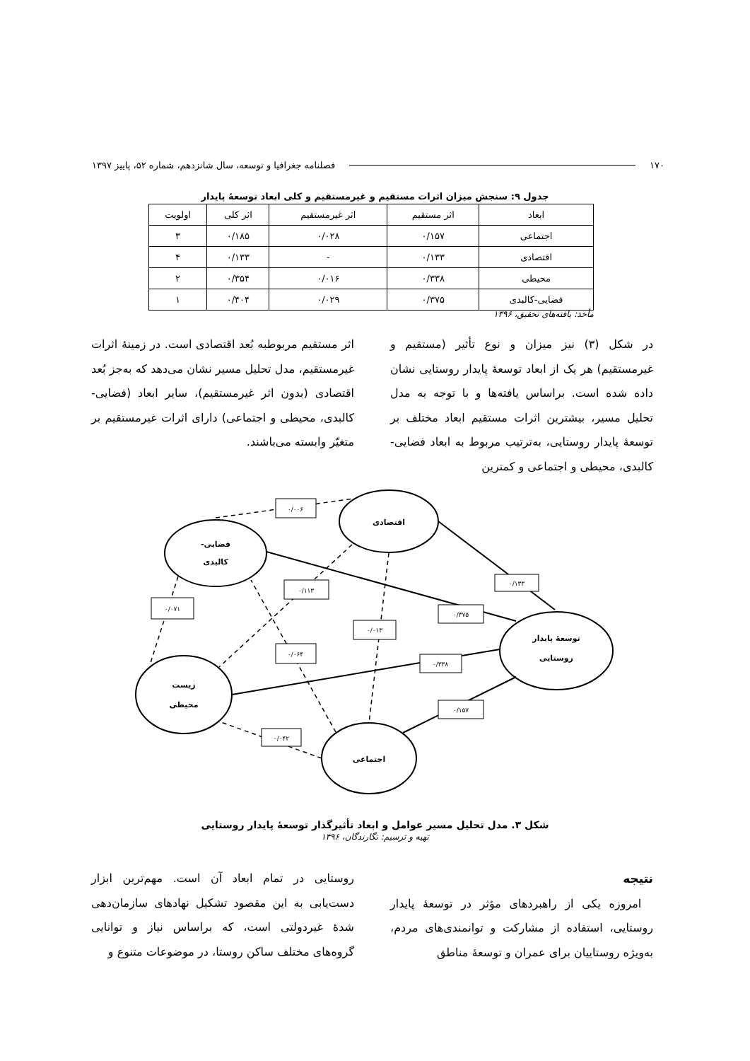۱۷۰ فصلنامه جغرافیا و توسعه، سال شانزدهم، شماره ۵۲، پاییز ۱۳۹۷
جدول ۹: سنجش میزان اثرات مستقیم و غیرمستقیم و کلی ابعاد توسعهٔ پایدار
| ابعاد | اثر مستقیم | اثر غیرمستقیم | اثر کلی | اولویت |
| --- | --- | --- | --- | --- |
| اجتماعی | ۰/۱۵۷ | ۰/۰۲۸ | ۰/۱۸۵ | ۳ |
| اقتصادی | ۰/۱۳۳ | - | ۰/۱۳۳ | ۴ |
| محیطی | ۰/۳۳۸ | ۰/۰۱۶ | ۰/۳۵۴ | ۲ |
| فضایی-کالبدی | ۰/۳۷۵ | ۰/۰۲۹ | ۰/۴۰۴ | ۱ |
مأخذ: یافته‌های تحقیق، ۱۳۹۶
در شکل (۳) نیز میزان و نوع تأثیر (مستقیم و غیرمستقیم) هر یک از ابعاد توسعهٔ پایدار روستایی نشان داده شده است. براساس یافته‌ها و با توجه به مدل تحلیل مسیر، بیشترین اثرات مستقیم ابعاد مختلف بر توسعهٔ پایدار روستایی، به‌ترتیب مربوط به ابعاد فضایی-کالبدی، محیطی و اجتماعی و کمترین
اثر مستقیم مربوطبه بُعد اقتصادی است. در زمینهٔ اثرات غیرمستقیم، مدل تحلیل مسیر نشان می‌دهد که به‌جز بُعد اقتصادی (بدون اثر غیرمستقیم)، سایر ابعاد (فضایی-کالبدی، محیطی و اجتماعی) دارای اثرات غیرمستقیم بر متغیّر وابسته می‌باشند.
۰/۰۰۶
۰/۱۱۳
۰/۰۷۱
۰/۱۳۳
۰/۳۷۵
۰/۰۱۳
۰/۰۶۴
۰/۳۳۸
۰/۱۵۷
۰/۰۴۲
اقتصادی
فضایی-
کالبدی
زیست
محیطی
توسعهٔ پایدار
روستایی
اجتماعی
شکل ۳. مدل تحلیل مسیر عوامل و ابعاد تأثیرگذار توسعهٔ پایدار روستایی
تهیه و ترسیم: نگارندگان، ۱۳۹۶
نتیجه
امروزه یکی از راهبردهای مؤثر در توسعهٔ پایدار روستایی، استفاده از مشارکت و توانمندی‌های مردم، به‌ویژه روستاییان برای عمران و توسعهٔ مناطق
روستایی در تمام ابعاد آن است. مهم‌ترین ابزار دست‌یابی به این مقصود تشکیل نهادهای سازمان‌دهی شدهٔ غیردولتی است، که براساس نیاز و توانایی گروه‌های مختلف ساکن روستا، در موضوعات متنوع و